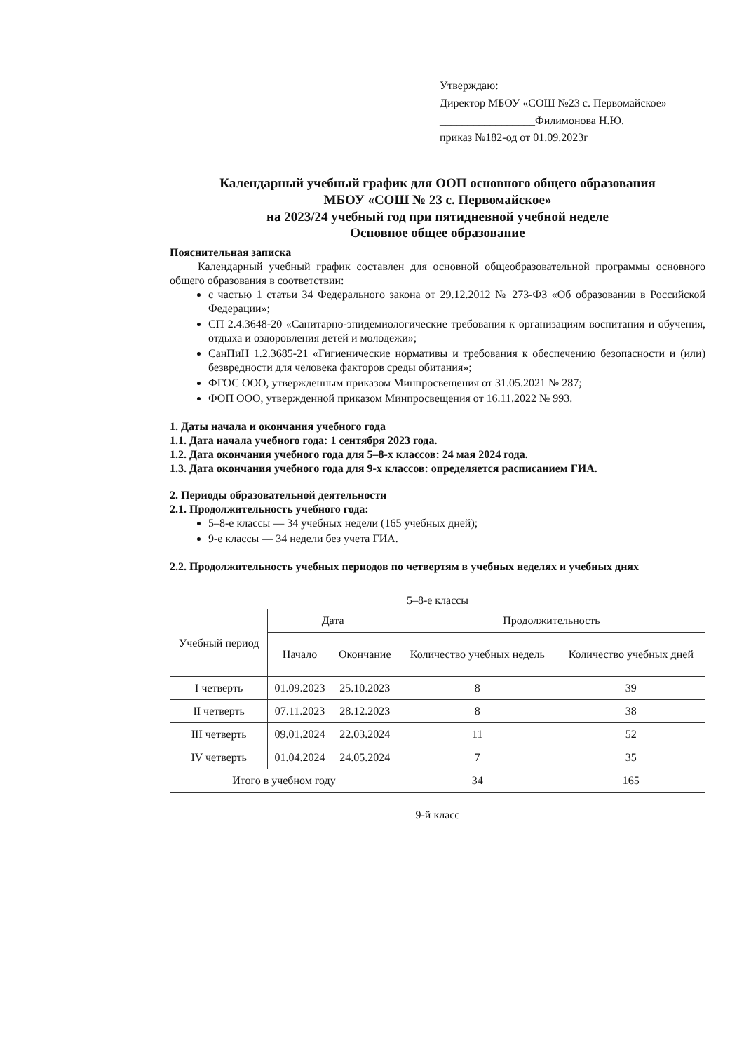Утверждаю:
Директор МБОУ «СОШ №23 с. Первомайское»
_________________Филимонова Н.Ю.
приказ №182-од от 01.09.2023г
Календарный учебный график для ООП основного общего образования
МБОУ «СОШ № 23 с. Первомайское»
на 2023/24 учебный год при пятидневной учебной неделе
Основное общее образование
Пояснительная записка
Календарный учебный график составлен для основной общеобразовательной программы основного общего образования в соответствии:
с частью 1 статьи 34 Федерального закона от 29.12.2012 № 273-ФЗ «Об образовании в Российской Федерации»;
СП 2.4.3648-20 «Санитарно-эпидемиологические требования к организациям воспитания и обучения, отдыха и оздоровления детей и молодежи»;
СанПиН 1.2.3685-21 «Гигиенические нормативы и требования к обеспечению безопасности и (или) безвредности для человека факторов среды обитания»;
ФГОС ООО, утвержденным приказом Минпросвещения от 31.05.2021 № 287;
ФОП ООО, утвержденной приказом Минпросвещения от 16.11.2022 № 993.
1. Даты начала и окончания учебного года
1.1. Дата начала учебного года: 1 сентября 2023 года.
1.2. Дата окончания учебного года для 5–8-х классов: 24 мая 2024 года.
1.3. Дата окончания учебного года для 9-х классов: определяется расписанием ГИА.
2. Периоды образовательной деятельности
2.1. Продолжительность учебного года:
5–8-е классы — 34 учебных недели (165 учебных дней);
9-е классы — 34 недели без учета ГИА.
2.2. Продолжительность учебных периодов по четвертям в учебных неделях и учебных днях
5–8-е классы
| Учебный период | Дата | | Продолжительность | |
| --- | --- | --- | --- | --- |
| | Начало | Окончание | Количество учебных недель | Количество учебных дней |
| I четверть | 01.09.2023 | 25.10.2023 | 8 | 39 |
| II четверть | 07.11.2023 | 28.12.2023 | 8 | 38 |
| III четверть | 09.01.2024 | 22.03.2024 | 11 | 52 |
| IV четверть | 01.04.2024 | 24.05.2024 | 7 | 35 |
| Итого в учебном году | | | 34 | 165 |
9-й класс